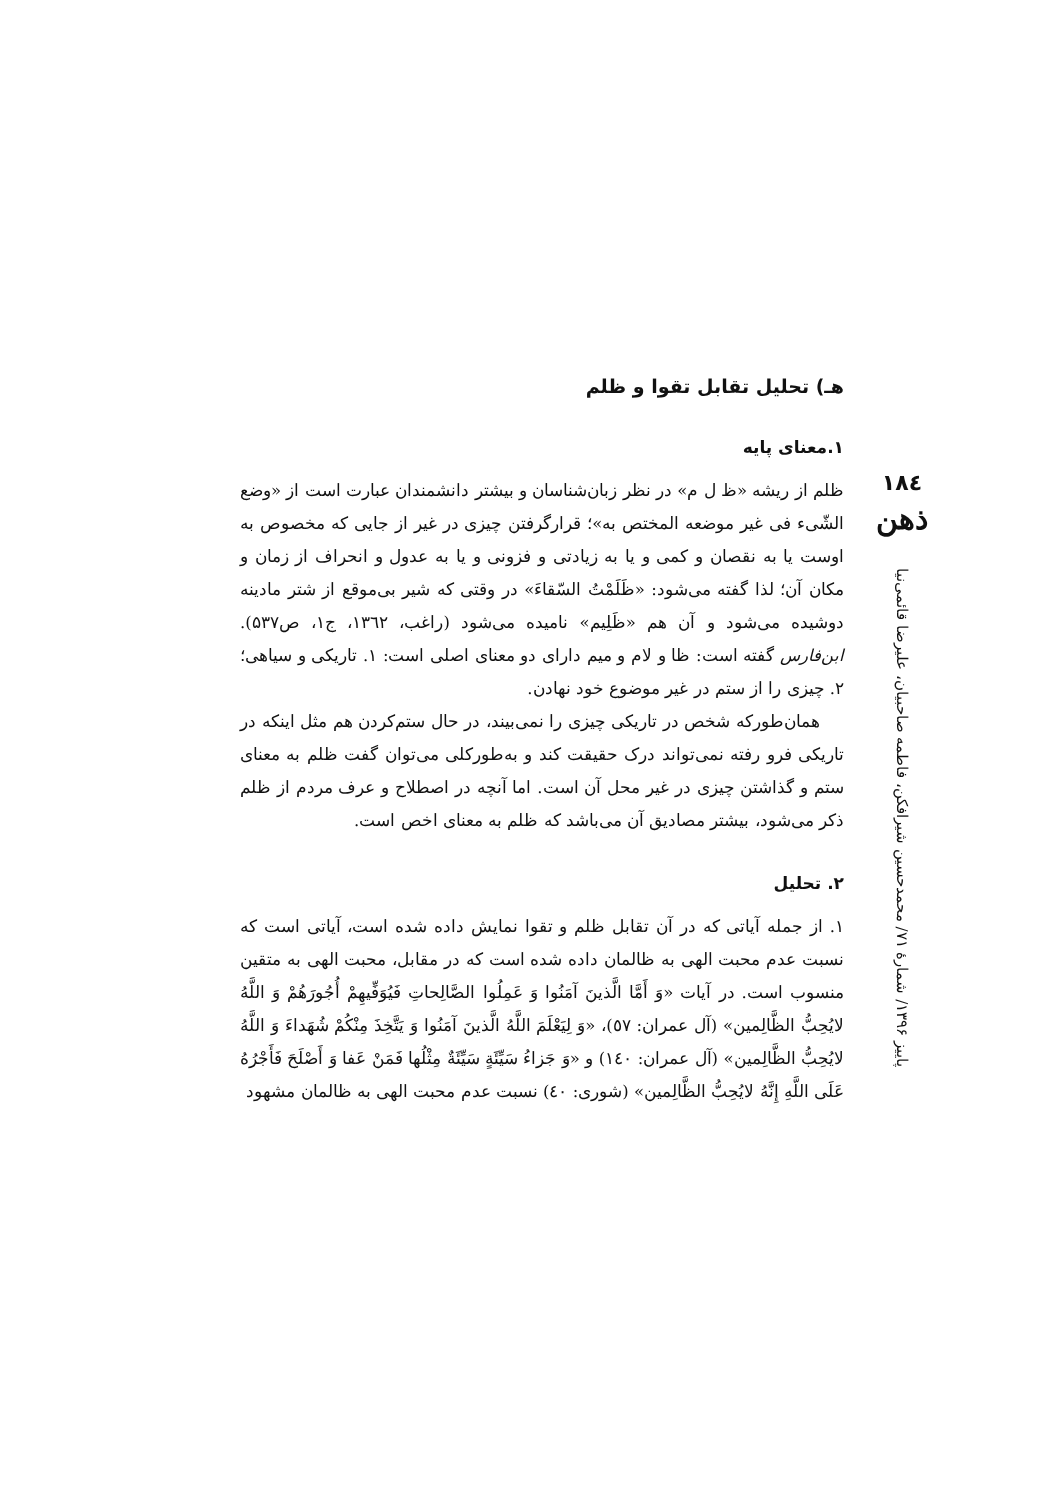۱۸٤
ذهن
پاییز ۱۳۹۶/ شمارهٔ ۷۱/ محمدحسین شیرافکن، فاطمه صاحبیان، علیرضا قائمی‌نیا
هـ) تحلیل تقابل تقوا و ظلم
۱.معنای پایه
ظلم از ریشه «ظ ل م» در نظر زبان‌شناسان و بیشتر دانشمندان عبارت است از «وضع الشّیء فی غیر موضعه المختص به»؛ قرارگرفتن چیزی در غیر از جایی که مخصوص به اوست یا به نقصان و کمی و یا به زیادتی و فزونی و یا به عدول و انحراف از زمان و مکان آن؛ لذا گفته می‌شود: «ظَلَمْتُ السّقاءَ» در وقتی که شیر بی‌موقع از شتر مادینه دوشیده می‌شود و آن هم «ظَلِیم» نامیده می‌شود (راغب، ۱۳٦۲، ج۱، ص۵۳۷). ابن‌فارس گفته است: ظا و لام و میم دارای دو معنای اصلی است: ۱. تاریکی و سیاهی؛ ۲. چیزی را از ستم در غیر موضوع خود نهادن.
همان‌طورکه شخص در تاریکی چیزی را نمی‌بیند، در حال ستم‌کردن هم مثل اینکه در تاریکی فرو رفته نمی‌تواند درک حقیقت کند و به‌طورکلی می‌توان گفت ظلم به معنای ستم و گذاشتن چیزی در غیر محل آن است. اما آنچه در اصطلاح و عرف مردم از ظلم ذکر می‌شود، بیشتر مصادیق آن می‌باشد که ظلم به معنای اخص است.
۲. تحلیل
۱. از جمله آیاتی که در آن تقابل ظلم و تقوا نمایش داده شده است، آیاتی است که نسبت عدم محبت الهی به ظالمان داده شده است که در مقابل، محبت الهی به متقین منسوب است. در آیات «وَ أَمَّا الَّذینَ آمَنُوا وَ عَمِلُوا الصَّالِحاتِ فَیُوَفِّیهِمْ أُجُورَهُمْ وَ اللَّهُ لایُحِبُّ الظَّالِمین» (آل عمران: ٥۷)، «وَ لِیَعْلَمَ اللَّهُ الَّذینَ آمَنُوا وَ یَتَّخِذَ مِنْکُمْ شُهَداءَ وَ اللَّهُ لایُحِبُّ الظَّالِمین» (آل عمران: ۱٤۰) و «وَ جَزاءُ سَیِّئَةٍ سَیِّئَةٌ مِثْلُها فَمَنْ عَفا وَ أَصْلَحَ فَأَجْرُهُ عَلَى اللَّهِ إِنَّهُ لایُحِبُّ الظَّالِمین» (شوری: ٤۰) نسبت عدم محبت الهی به ظالمان مشهود